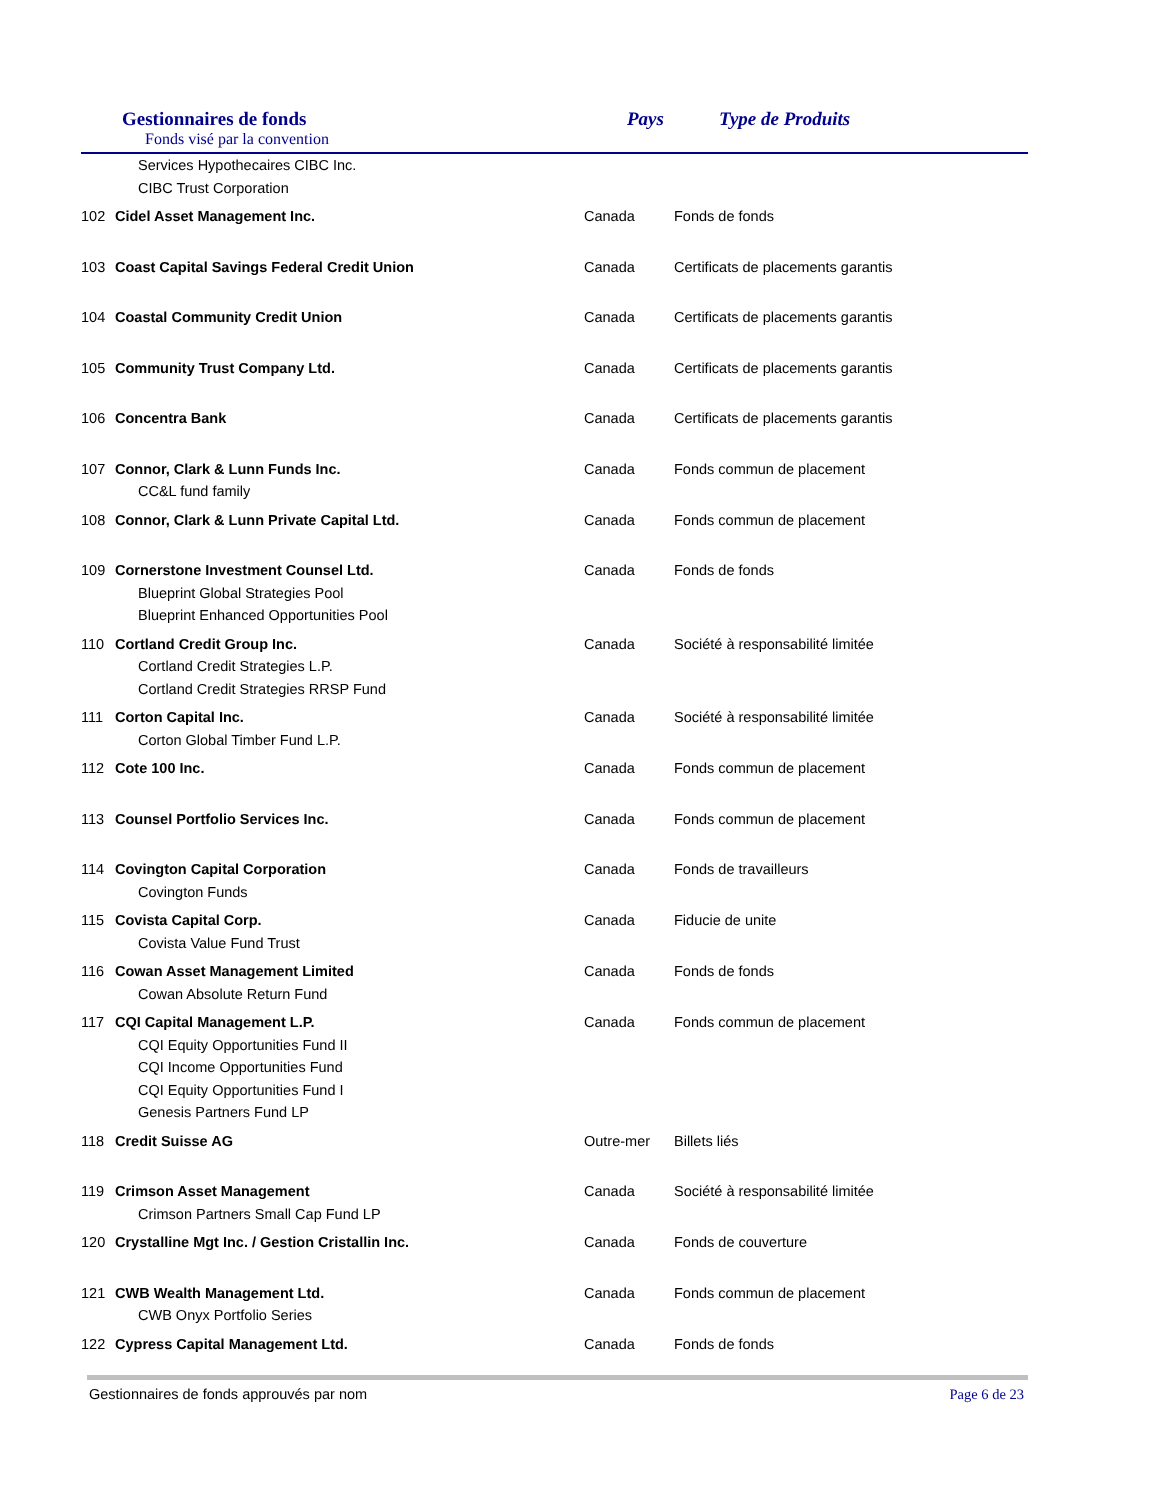Gestionnaires de fonds
Fonds visé par la convention
Pays Type de Produits
| | Services Hypothecaires CIBC Inc. | | |
| | CIBC Trust Corporation | | |
| 102 | Cidel Asset Management Inc. | Canada | Fonds de fonds |
| 103 | Coast Capital Savings Federal Credit Union | Canada | Certificats de placements garantis |
| 104 | Coastal Community Credit Union | Canada | Certificats de placements garantis |
| 105 | Community Trust Company Ltd. | Canada | Certificats de placements garantis |
| 106 | Concentra Bank | Canada | Certificats de placements garantis |
| 107 | Connor, Clark & Lunn Funds Inc. | Canada | Fonds commun de placement |
| | CC&L fund family | | |
| 108 | Connor, Clark & Lunn Private Capital Ltd. | Canada | Fonds commun de placement |
| 109 | Cornerstone Investment Counsel Ltd. | Canada | Fonds de fonds |
| | Blueprint Global Strategies Pool | | |
| | Blueprint Enhanced Opportunities Pool | | |
| 110 | Cortland Credit Group Inc. | Canada | Société à responsabilité limitée |
| | Cortland Credit Strategies L.P. | | |
| | Cortland Credit Strategies RRSP Fund | | |
| 111 | Corton Capital Inc. | Canada | Société à responsabilité limitée |
| | Corton Global Timber Fund L.P. | | |
| 112 | Cote 100 Inc. | Canada | Fonds commun de placement |
| 113 | Counsel Portfolio Services Inc. | Canada | Fonds commun de placement |
| 114 | Covington Capital Corporation | Canada | Fonds de travailleurs |
| | Covington Funds | | |
| 115 | Covista Capital Corp. | Canada | Fiducie de unite |
| | Covista Value Fund Trust | | |
| 116 | Cowan Asset Management Limited | Canada | Fonds de fonds |
| | Cowan Absolute Return Fund | | |
| 117 | CQI Capital Management L.P. | Canada | Fonds commun de placement |
| | CQI Equity Opportunities Fund II | | |
| | CQI Income Opportunities Fund | | |
| | CQI Equity Opportunities Fund I | | |
| | Genesis Partners Fund LP | | |
| 118 | Credit Suisse AG | Outre-mer | Billets liés |
| 119 | Crimson Asset Management | Canada | Société à responsabilité limitée |
| | Crimson Partners Small Cap Fund LP | | |
| 120 | Crystalline Mgt Inc. / Gestion Cristallin Inc. | Canada | Fonds de couverture |
| 121 | CWB Wealth Management Ltd. | Canada | Fonds commun de placement |
| | CWB Onyx Portfolio Series | | |
| 122 | Cypress Capital Management Ltd. | Canada | Fonds de fonds |
Gestionnaires de fonds approuvés par nom Page 6 de 23